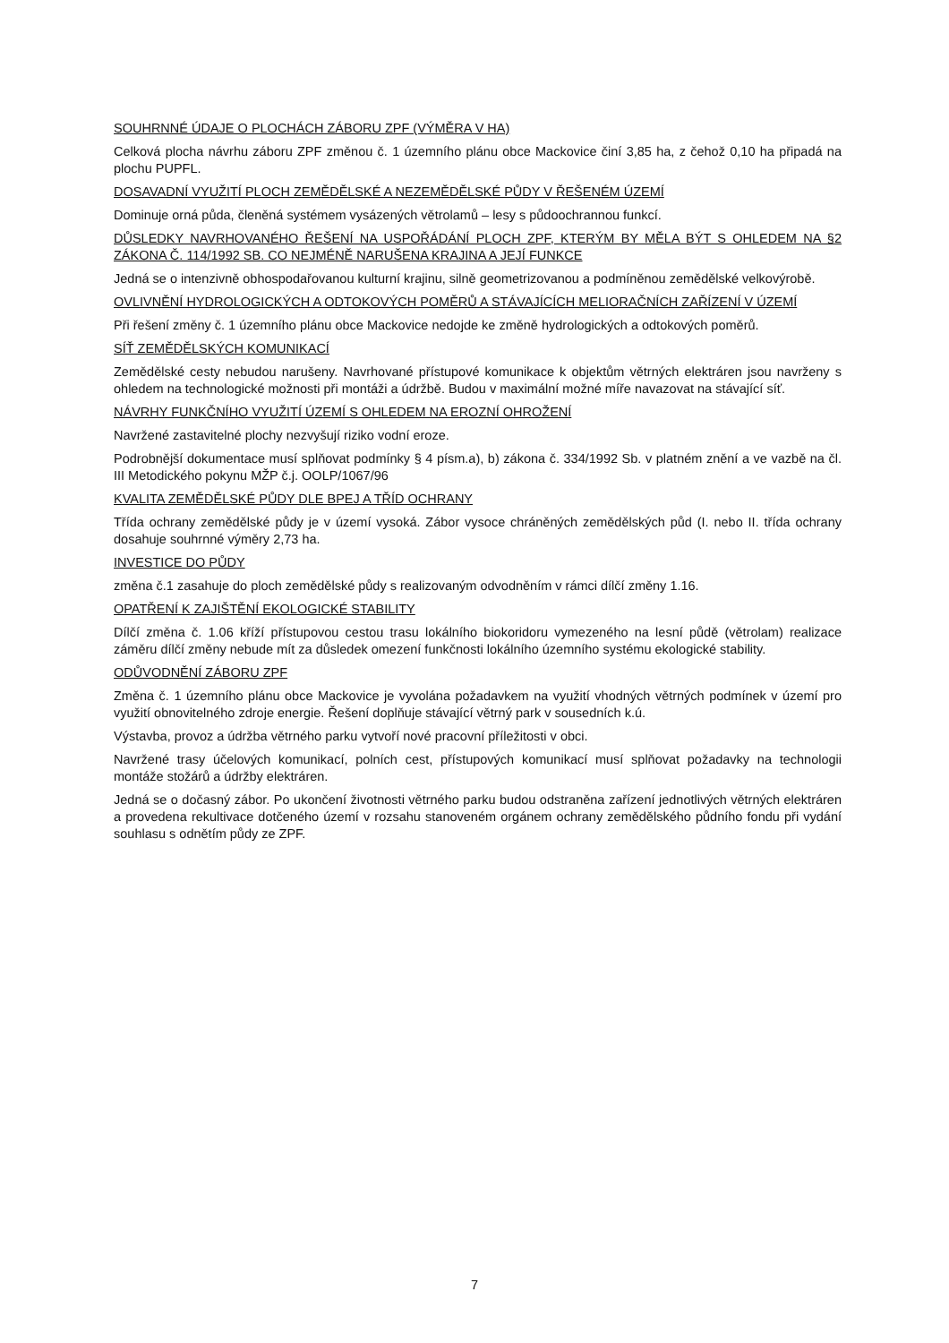SOUHRNNÉ ÚDAJE O PLOCHÁCH ZÁBORU ZPF (VÝMĚRA V HA)
Celková plocha návrhu záboru ZPF změnou č. 1 územního plánu obce Mackovice činí 3,85 ha, z čehož 0,10 ha připadá na plochu PUPFL.
DOSAVADNÍ VYUŽITÍ PLOCH ZEMĚDĚLSKÉ A NEZEMĚDĚLSKÉ PŮDY V ŘEŠENÉM ÚZEMÍ
Dominuje orná půda, členěná systémem vysázených větrolamů – lesy s půdoochrannou funkcí.
DŮSLEDKY NAVRHOVANÉHO ŘEŠENÍ NA USPOŘÁDÁNÍ PLOCH ZPF, KTERÝM BY MĚLA BÝT S OHLEDEM NA §2 ZÁKONA Č. 114/1992 SB. CO NEJMÉNĚ NARUŠENA KRAJINA A JEJÍ FUNKCE
Jedná se o intenzivně obhospodařovanou kulturní krajinu, silně geometrizovanou a podmíněnou zemědělské velkovýrobě.
OVLIVNĚNÍ HYDROLOGICKÝCH A ODTOKOVÝCH POMĚRŮ A STÁVAJÍCÍCH MELIORAČNÍCH ZAŘÍZENÍ V ÚZEMÍ
Při řešení změny č. 1 územního plánu obce Mackovice nedojde ke změně hydrologických a odtokových poměrů.
SÍŤ ZEMĚDĚLSKÝCH KOMUNIKACÍ
Zemědělské cesty nebudou narušeny. Navrhované přístupové komunikace k objektům větrných elektráren jsou navrženy s ohledem na technologické možnosti při montáži a údržbě. Budou v maximální možné míře navazovat na stávající síť.
NÁVRHY FUNKČNÍHO VYUŽITÍ ÚZEMÍ S OHLEDEM NA EROZNÍ OHROŽENÍ
Navržené zastavitelné plochy nezvyšují riziko vodní eroze.
Podrobnější dokumentace musí splňovat podmínky § 4 písm.a), b) zákona č. 334/1992 Sb. v platném znění a ve vazbě na čl. III Metodického pokynu MŽP č.j. OOLP/1067/96
KVALITA ZEMĚDĚLSKÉ PŮDY DLE BPEJ A TŘÍD OCHRANY
Třída ochrany zemědělské půdy je v území vysoká. Zábor vysoce chráněných zemědělských půd (I. nebo II. třída ochrany dosahuje souhrnné výměry 2,73 ha.
INVESTICE DO PŮDY
změna č.1 zasahuje do ploch zemědělské půdy s realizovaným odvodněním v rámci dílčí změny 1.16.
OPATŘENÍ K ZAJIŠTĚNÍ EKOLOGICKÉ STABILITY
Dílčí změna č. 1.06 kříží přístupovou cestou trasu lokálního biokoridoru vymezeného na lesní půdě (větrolam) realizace záměru dílčí změny nebude mít za důsledek omezení funkčnosti lokálního územního systému ekologické stability.
ODŮVODNĚNÍ ZÁBORU ZPF
Změna č. 1 územního plánu obce Mackovice je vyvolána požadavkem na využití vhodných větrných podmínek v území pro využití obnovitelného zdroje energie. Řešení doplňuje stávající větrný park v sousedních k.ú.
Výstavba, provoz a údržba větrného parku vytvoří nové pracovní příležitosti v obci.
Navržené trasy účelových komunikací, polních cest, přístupových komunikací musí splňovat požadavky na technologii montáže stožárů a údržby elektráren.
Jedná se o dočasný zábor. Po ukončení životnosti větrného parku budou odstraněna zařízení jednotlivých větrných elektráren a provedena rekultivace dotčeného území v rozsahu stanoveném orgánem ochrany zemědělského půdního fondu při vydání souhlasu s odnětím půdy ze ZPF.
7